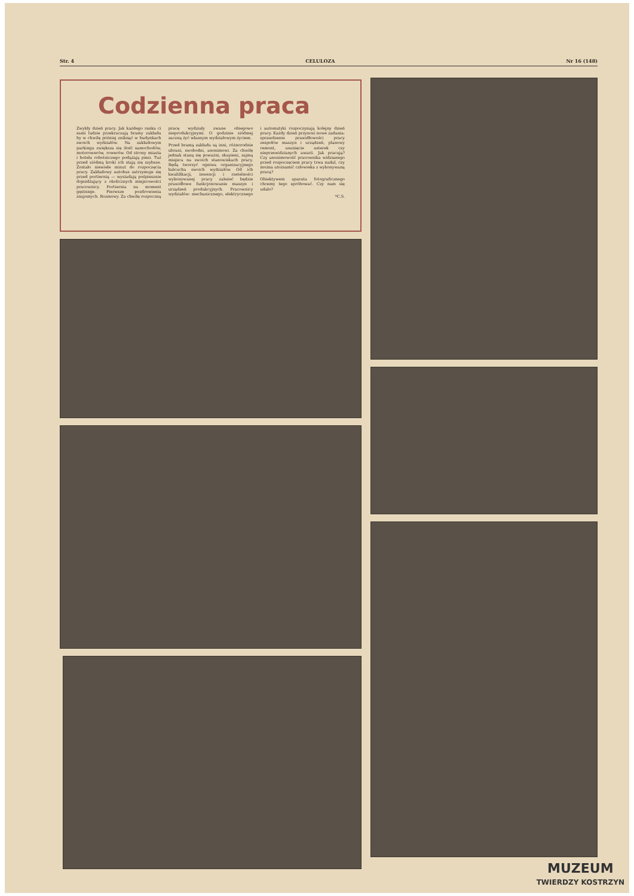Str. 4 CELULOZA Nr 16 (148)
Codzienna praca
Zwykły dzień pracy. Jak każdego ranka ci sami ludzie przekraczają bramy zakładu by w chwilę później zniknąć w budynkach swoich wydziałów. Na zakładowym parkingu zwiększa się ilość samochodów, motorowerów, rowerów. Od strony miasta i hotelu robotniczego podążają piesi. Tuż przed siódmą kroki ich stają się szybsze. Zostało niewiele minut do rozpoczęcia pracy. Zakładowy autobus zatrzymuje się przed portiernią — wysiadają pośpiesznie dojeżdżający z okolicznych miejscowości pracownicy. Portiernia na moment gęstnieje. Pierwsze pozdrowienia znajomych. Rozmowy. Za chwilę rozpoczną pracę wydziały zwane obiegowo nieprodukcyjnymi. O godzinie siódmej zaczną żyć własnym wydziałowym życiem.
Przed bramą zakładu są inni, różnorodnie ubrani, swobodni, anonimowi. Za chwilę jednak staną się poważni, skupieni, zajmą miejsca na swoich stanowiskach pracy. Będą tworzyć ogniwa organizacyjnego łańcucha swoich wydziałów. Od ich kwalifikacji, inwencji i rzetelności wykonywanej pracy zależeć będzie prawidłowe funkcjonowanie maszyn i urządzeń produkcyjnych. Pracownicy wydziałów: mechanicznego, elektrycznego i automatyki rozpoczynają kolejny dzień pracy. Każdy dzień przynosi nowe zadania: sprawdzenie prawidłowości pracy zespołów maszyn i urządzeń, planowy remont, usunięcie usterek czy nieprzewidzianych awarii. Jak pracują? Czy anonimowość pracownika widzianego przed rozpoczęciem pracy trwa nadal, czy można utożsamić człowieka z wykonywaną pracą?
Obiektywem aparatu fotograficznego chcemy tego spróbować. Czy nam się udało?
*C.S.
MUZEUM
TWIERDZY KOSTRZYN